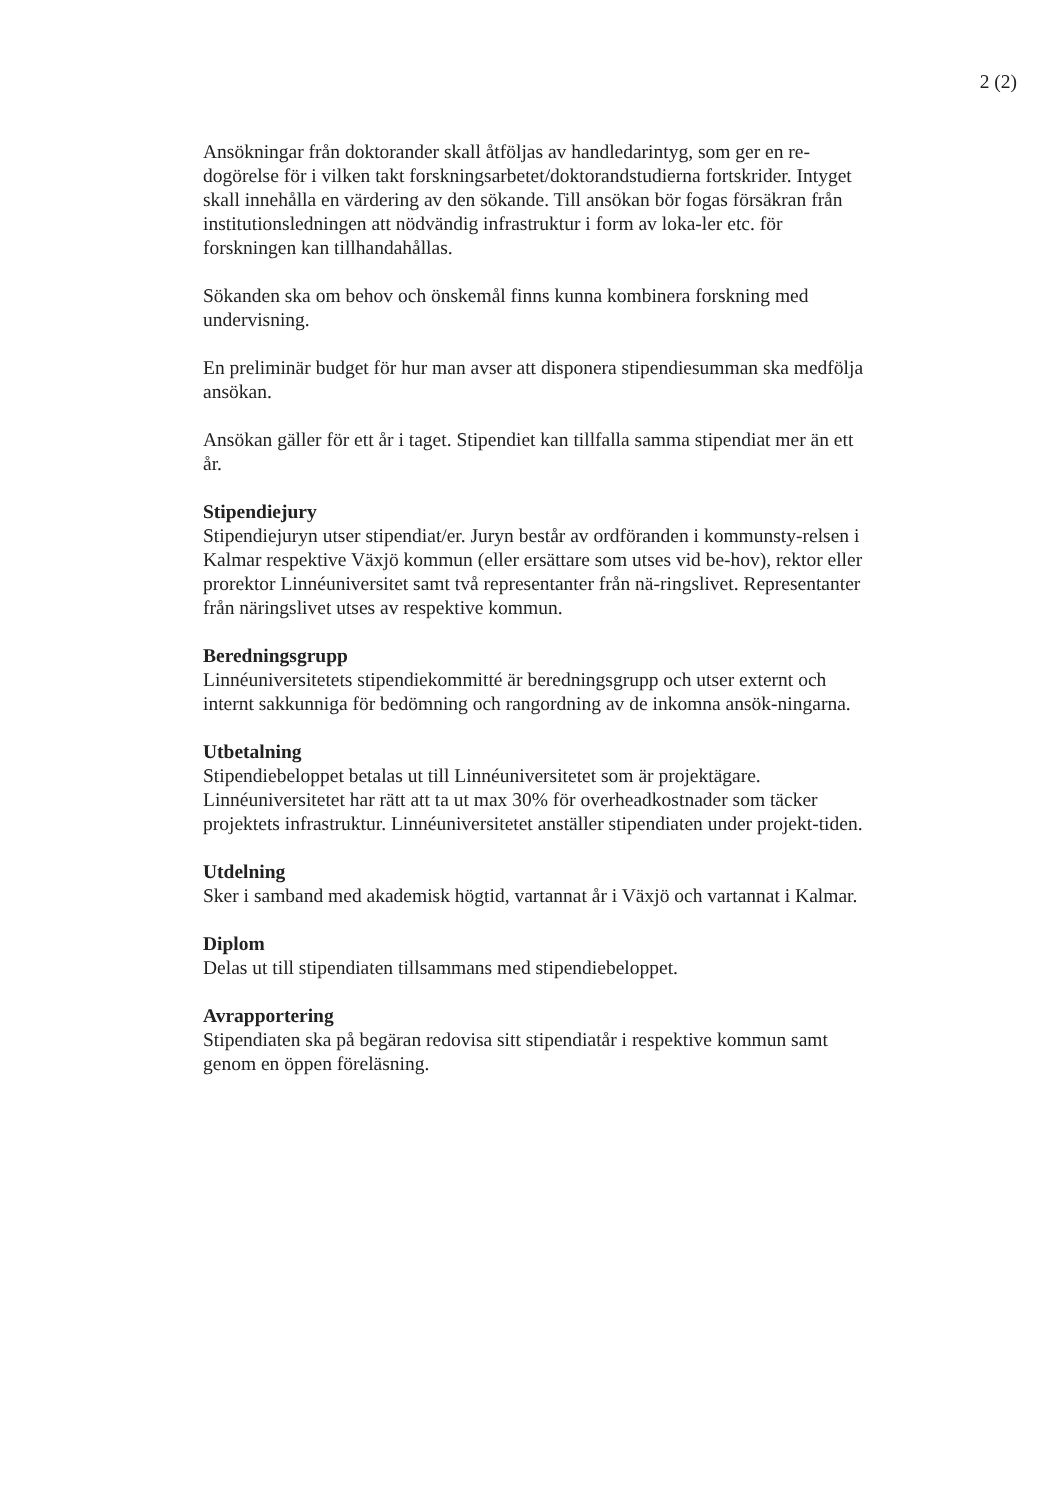2 (2)
Ansökningar från doktorander skall åtföljas av handledarintyg, som ger en re-dogörelse för i vilken takt forskningsarbetet/doktorandstudierna fortskrider. Intyget skall innehålla en värdering av den sökande. Till ansökan bör fogas försäkran från institutionsledningen att nödvändig infrastruktur i form av loka-ler etc. för forskningen kan tillhandahållas.
Sökanden ska om behov och önskemål finns kunna kombinera forskning med undervisning.
En preliminär budget för hur man avser att disponera stipendiesumman ska medfölja ansökan.
Ansökan gäller för ett år i taget. Stipendiet kan tillfalla samma stipendiat mer än ett år.
Stipendiejury
Stipendiejuryn utser stipendiat/er. Juryn består av ordföranden i kommunsty-relsen i Kalmar respektive Växjö kommun (eller ersättare som utses vid be-hov), rektor eller prorektor Linnéuniversitet samt två representanter från nä-ringslivet. Representanter från näringslivet utses av respektive kommun.
Beredningsgrupp
Linnéuniversitetets stipendiekommitté är beredningsgrupp och utser externt och internt sakkunniga för bedömning och rangordning av de inkomna ansök-ningarna.
Utbetalning
Stipendiebeloppet betalas ut till Linnéuniversitetet som är projektägare. Linnéuniversitetet har rätt att ta ut max 30% för overheadkostnader som täcker projektets infrastruktur. Linnéuniversitetet anställer stipendiaten under projekt-tiden.
Utdelning
Sker i samband med akademisk högtid, vartannat år i Växjö och vartannat i Kalmar.
Diplom
Delas ut till stipendiaten tillsammans med stipendiebeloppet.
Avrapportering
Stipendiaten ska på begäran redovisa sitt stipendiatår i respektive kommun samt genom en öppen föreläsning.